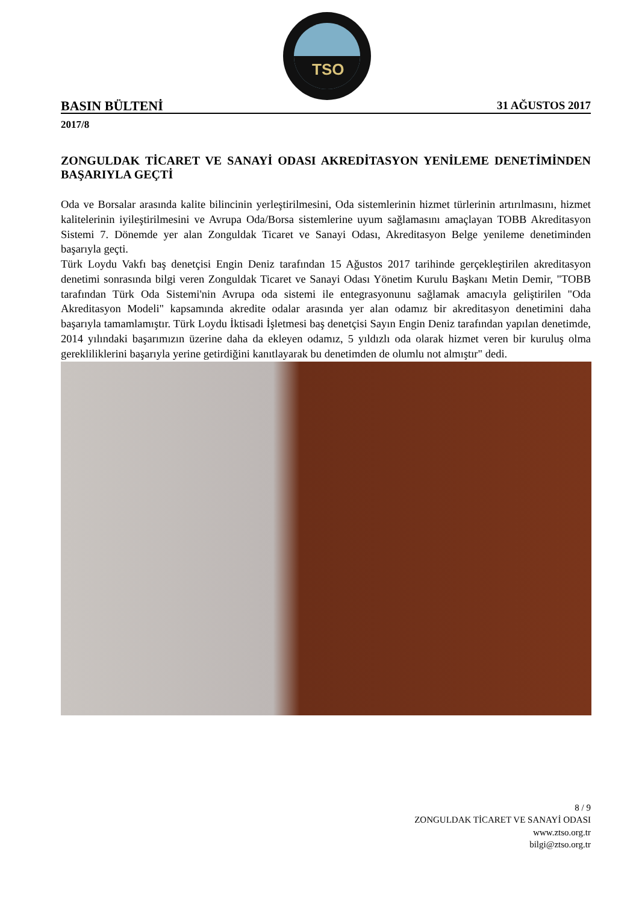TSO
BASIN BÜLTENİ 31 AĞUSTOS 2017
2017/8
ZONGULDAK TİCARET VE SANAYİ ODASI AKREDİTASYON YENİLEME DENETİMİNDEN BAŞARIYLA GEÇTİ
Oda ve Borsalar arasında kalite bilincinin yerleştirilmesini, Oda sistemlerinin hizmet türlerinin artırılmasını, hizmet kalitelerinin iyileştirilmesini ve Avrupa Oda/Borsa sistemlerine uyum sağlamasını amaçlayan TOBB Akreditasyon Sistemi 7. Dönemde yer alan Zonguldak Ticaret ve Sanayi Odası, Akreditasyon Belge yenileme denetiminden başarıyla geçti.
Türk Loydu Vakfı baş denetçisi Engin Deniz tarafından 15 Ağustos 2017 tarihinde gerçekleştirilen akreditasyon denetimi sonrasında bilgi veren Zonguldak Ticaret ve Sanayi Odası Yönetim Kurulu Başkanı Metin Demir, "TOBB tarafından Türk Oda Sistemi'nin Avrupa oda sistemi ile entegrasyonunu sağlamak amacıyla geliştirilen "Oda Akreditasyon Modeli" kapsamında akredite odalar arasında yer alan odamız bir akreditasyon denetimini daha başarıyla tamamlamıştır. Türk Loydu İktisadi İşletmesi baş denetçisi Sayın Engin Deniz tarafından yapılan denetimde, 2014 yılındaki başarımızın üzerine daha da ekleyen odamız, 5 yıldızlı oda olarak hizmet veren bir kuruluş olma gerekliliklerini başarıyla yerine getirdiğini kanıtlayarak bu denetimden de olumlu not almıştır" dedi.
8 / 9
ZONGULDAK TİCARET VE SANAYİ ODASI
www.ztso.org.tr
bilgi@ztso.org.tr